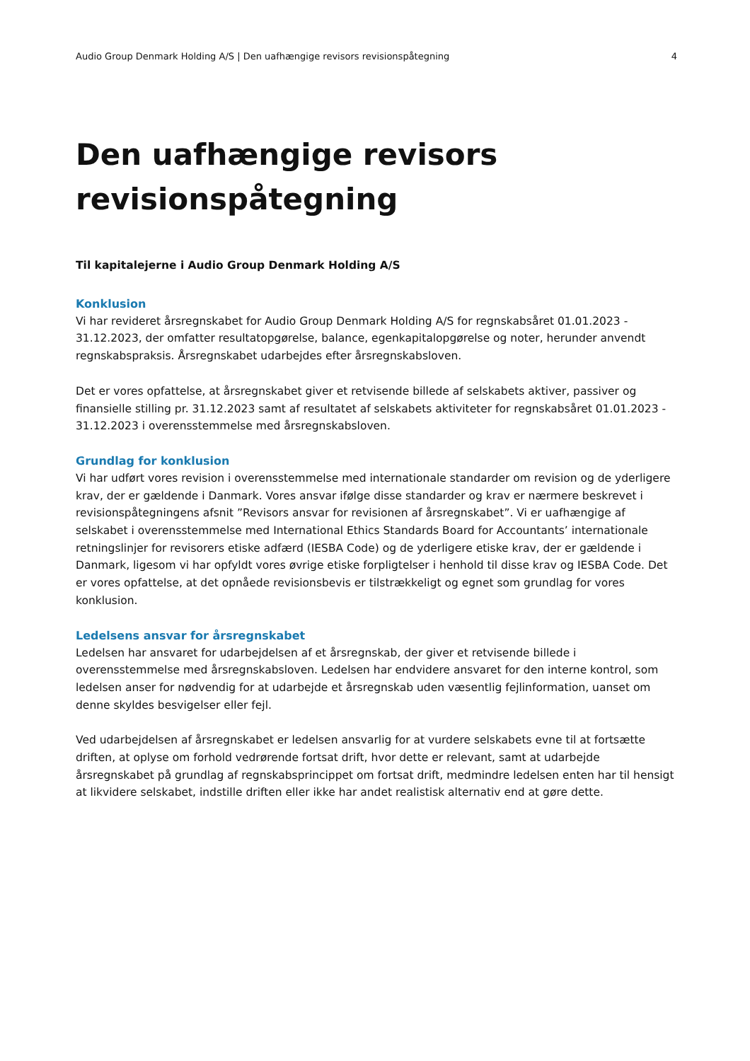Audio Group Denmark Holding A/S | Den uafhængige revisors revisionspåtegning 4
Den uafhængige revisors
revisionspåtegning
Til kapitalejerne i Audio Group Denmark Holding A/S
Konklusion
Vi har revideret årsregnskabet for Audio Group Denmark Holding A/S for regnskabsåret 01.01.2023 - 31.12.2023, der omfatter resultatopgørelse, balance, egenkapitalopgørelse og noter, herunder anvendt regnskabspraksis. Årsregnskabet udarbejdes efter årsregnskabsloven.
Det er vores opfattelse, at årsregnskabet giver et retvisende billede af selskabets aktiver, passiver og finansielle stilling pr. 31.12.2023 samt af resultatet af selskabets aktiviteter for regnskabsåret 01.01.2023 - 31.12.2023 i overensstemmelse med årsregnskabsloven.
Grundlag for konklusion
Vi har udført vores revision i overensstemmelse med internationale standarder om revision og de yderligere krav, der er gældende i Danmark. Vores ansvar ifølge disse standarder og krav er nærmere beskrevet i revisionspåtegningens afsnit ”Revisors ansvar for revisionen af årsregnskabet”. Vi er uafhængige af selskabet i overensstemmelse med International Ethics Standards Board for Accountants’ internationale retningslinjer for revisorers etiske adfærd (IESBA Code) og de yderligere etiske krav, der er gældende i Danmark, ligesom vi har opfyldt vores øvrige etiske forpligtelser i henhold til disse krav og IESBA Code. Det er vores opfattelse, at det opnåede revisionsbevis er tilstrækkeligt og egnet som grundlag for vores konklusion.
Ledelsens ansvar for årsregnskabet
Ledelsen har ansvaret for udarbejdelsen af et årsregnskab, der giver et retvisende billede i overensstemmelse med årsregnskabsloven. Ledelsen har endvidere ansvaret for den interne kontrol, som ledelsen anser for nødvendig for at udarbejde et årsregnskab uden væsentlig fejlinformation, uanset om denne skyldes besvigelser eller fejl.
Ved udarbejdelsen af årsregnskabet er ledelsen ansvarlig for at vurdere selskabets evne til at fortsætte driften, at oplyse om forhold vedrørende fortsat drift, hvor dette er relevant, samt at udarbejde årsregnskabet på grundlag af regnskabsprincippet om fortsat drift, medmindre ledelsen enten har til hensigt at likvidere selskabet, indstille driften eller ikke har andet realistisk alternativ end at gøre dette.